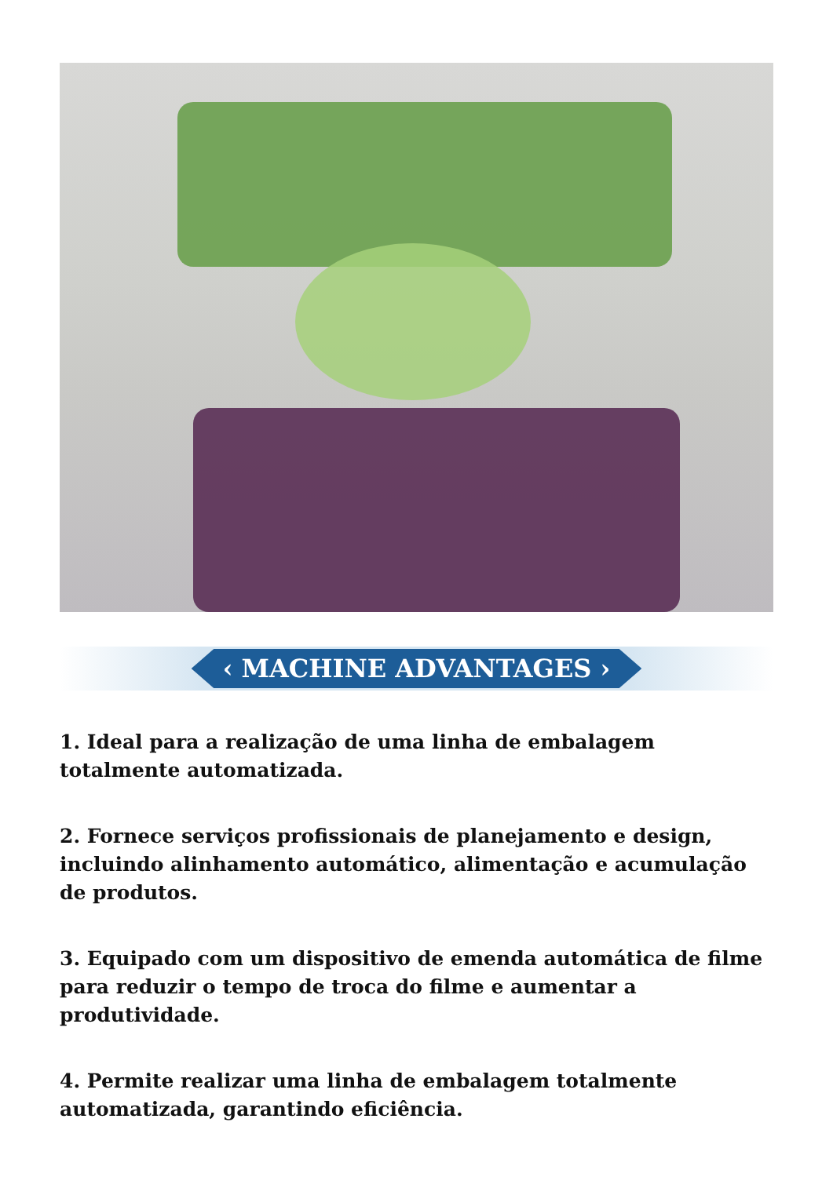‹ MACHINE ADVANTAGES ›
1. Ideal para a realização de uma linha de embalagem totalmente automatizada.
2. Fornece serviços profissionais de planejamento e design, incluindo alinhamento automático, alimentação e acumulação de produtos.
3. Equipado com um dispositivo de emenda automática de filme para reduzir o tempo de troca do filme e aumentar a produtividade.
4. Permite realizar uma linha de embalagem totalmente automatizada, garantindo eficiência.